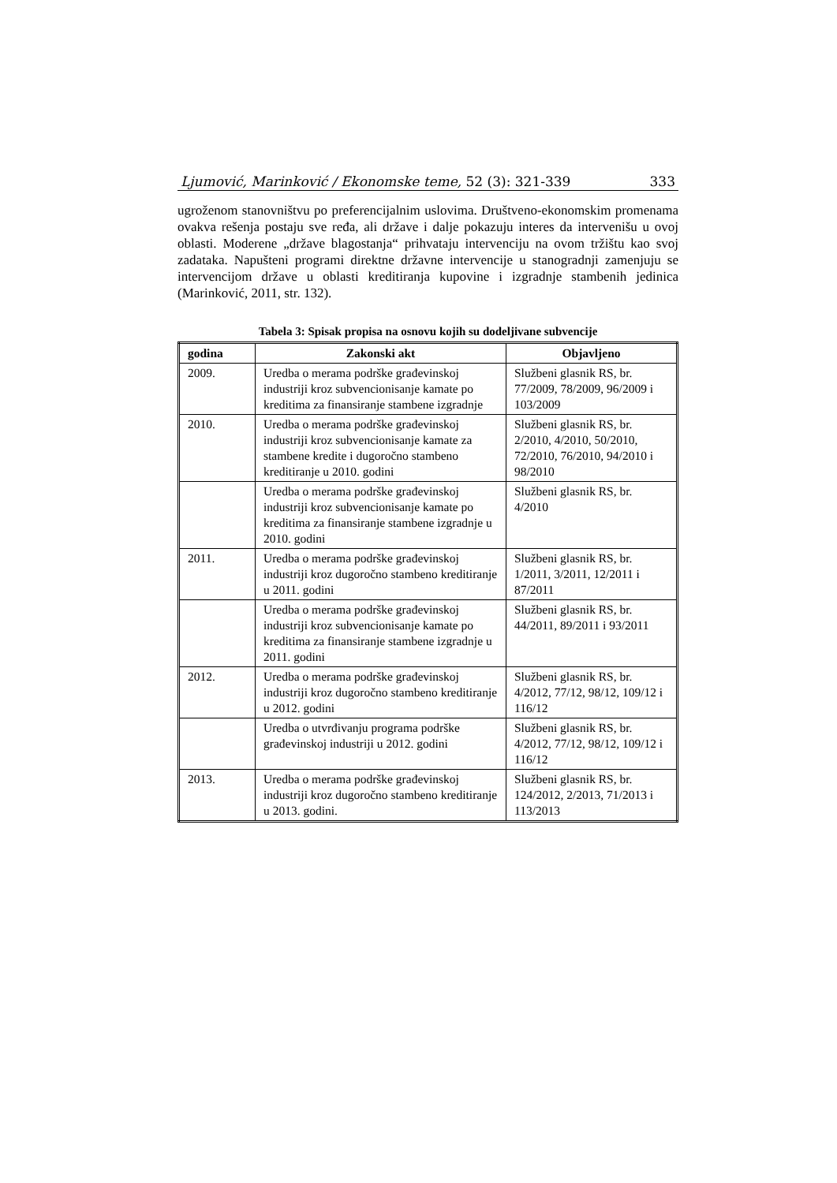Ljumović, Marinković / Ekonomske teme, 52 (3): 321-339 333
ugroženom stanovništvu po preferencijalnim uslovima. Društveno-ekonomskim promenama ovakva rešenja postaju sve ređa, ali države i dalje pokazuju interes da intervenišu u ovoj oblasti. Moderene „države blagostanja“ prihvataju intervenciju na ovom tržištu kao svoj zadataka. Napušteni programi direktne državne intervencije u stanogradnji zamenjuju se intervencijom države u oblasti kreditiranja kupovine i izgradnje stambenih jedinica (Marinković, 2011, str. 132).
Tabela 3: Spisak propisa na osnovu kojih su dodeljivane subvencije
| godina | Zakonski akt | Objavljeno |
| --- | --- | --- |
| 2009. | Uredba o merama podrške građevinskoj industriji kroz subvencionisanje kamate po kreditima za finansiranje stambene izgradnje | Službeni glasnik RS, br. 77/2009, 78/2009, 96/2009 i 103/2009 |
| 2010. | Uredba o merama podrške građevinskoj industriji kroz subvencionisanje kamate za stambene kredite i dugoročno stambeno kreditiranje u 2010. godini | Službeni glasnik RS, br. 2/2010, 4/2010, 50/2010, 72/2010, 76/2010, 94/2010 i 98/2010 |
| | Uredba o merama podrške građevinskoj industriji kroz subvencionisanje kamate po kreditima za finansiranje stambene izgradnje u 2010. godini | Službeni glasnik RS, br. 4/2010 |
| 2011. | Uredba o merama podrške građevinskoj industriji kroz dugoročno stambeno kreditiranje u 2011. godini | Službeni glasnik RS, br. 1/2011, 3/2011, 12/2011 i 87/2011 |
| | Uredba o merama podrške građevinskoj industriji kroz subvencionisanje kamate po kreditima za finansiranje stambene izgradnje u 2011. godini | Službeni glasnik RS, br. 44/2011, 89/2011 i 93/2011 |
| 2012. | Uredba o merama podrške građevinskoj industriji kroz dugoročno stambeno kreditiranje u 2012. godini | Službeni glasnik RS, br. 4/2012, 77/12, 98/12, 109/12 i 116/12 |
| | Uredba o utvrđivanju programa podrške građevinskoj industriji u 2012. godini | Službeni glasnik RS, br. 4/2012, 77/12, 98/12, 109/12 i 116/12 |
| 2013. | Uredba o merama podrške građevinskoj industriji kroz dugoročno stambeno kreditiranje u 2013. godini. | Službeni glasnik RS, br. 124/2012, 2/2013, 71/2013 i 113/2013 |